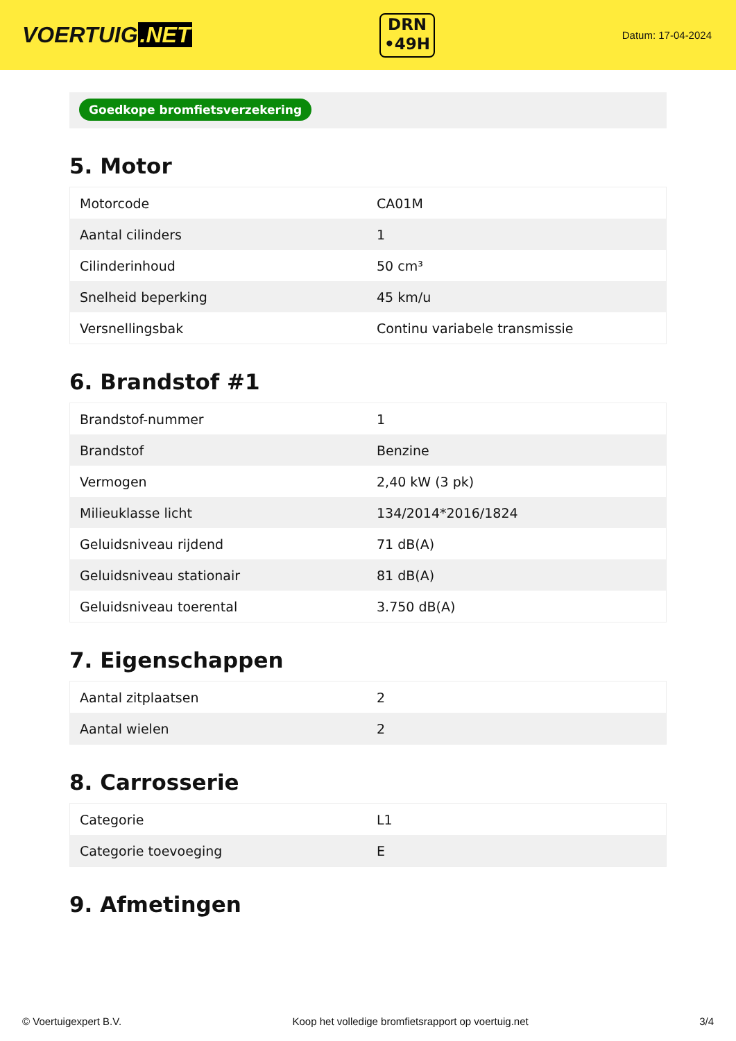VOERTUIG.NET
DRN
•49H
Datum: 17-04-2024
Goedkope bromfietsverzekering
5. Motor
| Motorcode | CA01M |
| Aantal cilinders | 1 |
| Cilinderinhoud | 50 cm³ |
| Snelheid beperking | 45 km/u |
| Versnellingsbak | Continu variabele transmissie |
6. Brandstof #1
| Brandstof-nummer | 1 |
| Brandstof | Benzine |
| Vermogen | 2,40 kW (3 pk) |
| Milieuklasse licht | 134/2014*2016/1824 |
| Geluidsniveau rijdend | 71 dB(A) |
| Geluidsniveau stationair | 81 dB(A) |
| Geluidsniveau toerental | 3.750 dB(A) |
7. Eigenschappen
| Aantal zitplaatsen | 2 |
| Aantal wielen | 2 |
8. Carrosserie
| Categorie | L1 |
| Categorie toevoeging | E |
9. Afmetingen
© Voertuigexpert B.V. Koop het volledige bromfietsrapport op voertuig.net 3/4